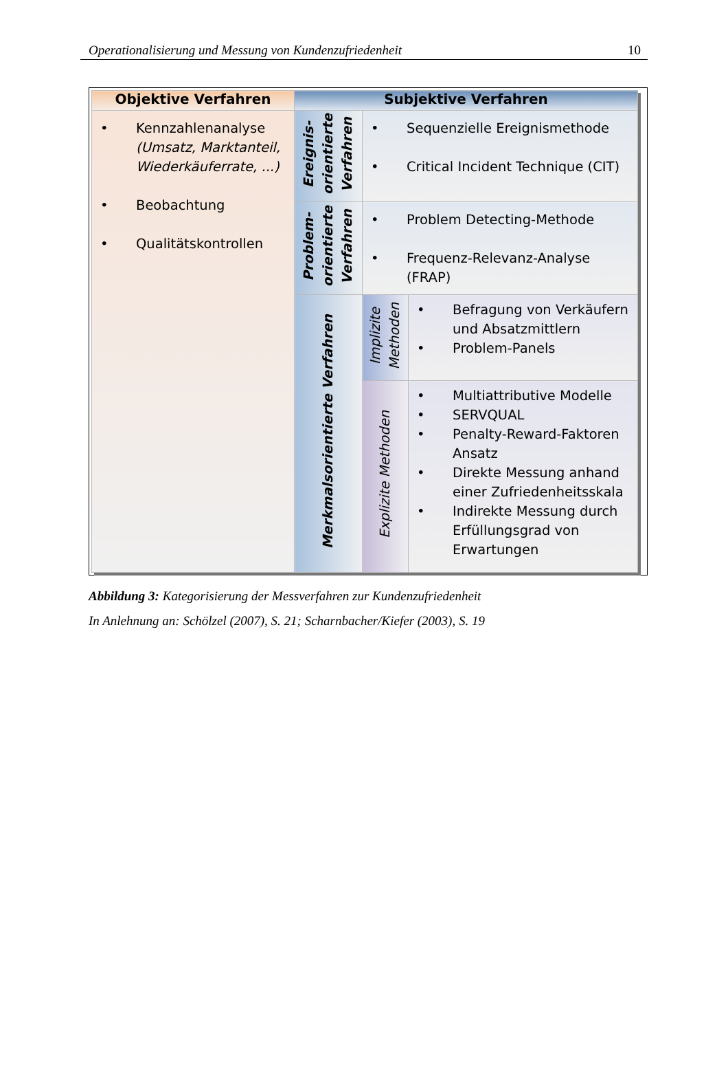Operationalisierung und Messung von Kundenzufriedenheit 10
| Objektive Verfahren | Subjektive Verfahren | | |
| --- | --- | --- | --- |
| • Kennzahlenanalyse (Umsatz, Marktanteil, Wiederkäuferrate, ...) • Beobachtung • Qualitätskontrollen | Ereignis- orientierte Verfahren | • Sequenzielle Ereignismethode • Critical Incident Technique (CIT) | |
| | Problem- orientierte Verfahren | • Problem Detecting-Methode • Frequenz-Relevanz-Analyse (FRAP) | |
| | Merkmalsorientierte Verfahren | Implizite Methoden | • Befragung von Verkäufern und Absatzmittlern • Problem-Panels |
| | | Explizite Methoden | • Multiattributive Modelle • SERVQUAL • Penalty-Reward-Faktoren Ansatz • Direkte Messung anhand einer Zufriedenheitsskala • Indirekte Messung durch Erfüllungsgrad von Erwartungen |
Abbildung 3: Kategorisierung der Messverfahren zur Kundenzufriedenheit
In Anlehnung an: Schölzel (2007), S. 21; Scharnbacher/Kiefer (2003), S. 19